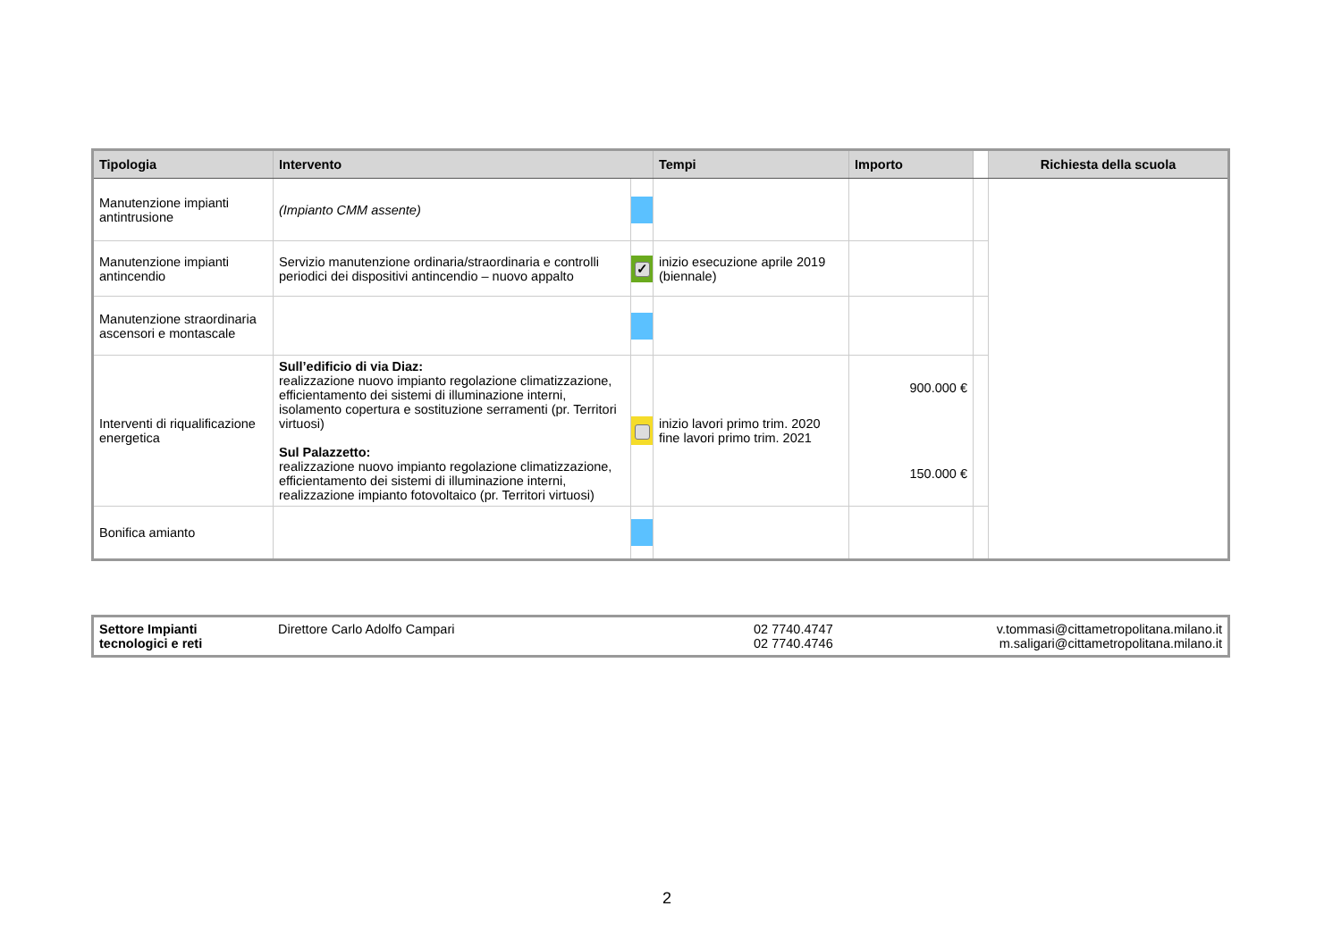| Tipologia | Intervento | | Tempi | Importo | | Richiesta della scuola |
| --- | --- | --- | --- | --- | --- | --- |
| Manutenzione impianti antintrusione | (Impianto CMM assente) | | | | | |
| Manutenzione impianti antincendio | Servizio manutenzione ordinaria/straordinaria e controlli periodici dei dispositivi antincendio – nuovo appalto | ✓ | inizio esecuzione aprile 2019 (biennale) | | | |
| Manutenzione straordinaria ascensori e montascale | | | | | | |
| Interventi di riqualificazione energetica | Sull’edificio di via Diaz: realizzazione nuovo impianto regolazione climatizzazione, efficientamento dei sistemi di illuminazione interni, isolamento copertura e sostituzione serramenti (pr. Territori virtuosi) Sul Palazzetto: realizzazione nuovo impianto regolazione climatizzazione, efficientamento dei sistemi di illuminazione interni, realizzazione impianto fotovoltaico (pr. Territori virtuosi) | | inizio lavori primo trim. 2020 fine lavori primo trim. 2021 | 900.000 € 150.000 € | | |
| Bonifica amianto | | | | | | |
| Settore Impianti tecnologici e reti | Direttore Carlo Adolfo Campari | 02 7740.4747 02 7740.4746 | v.tommasi@cittametropolitana.milano.it m.saligari@cittametropolitana.milano.it |
2